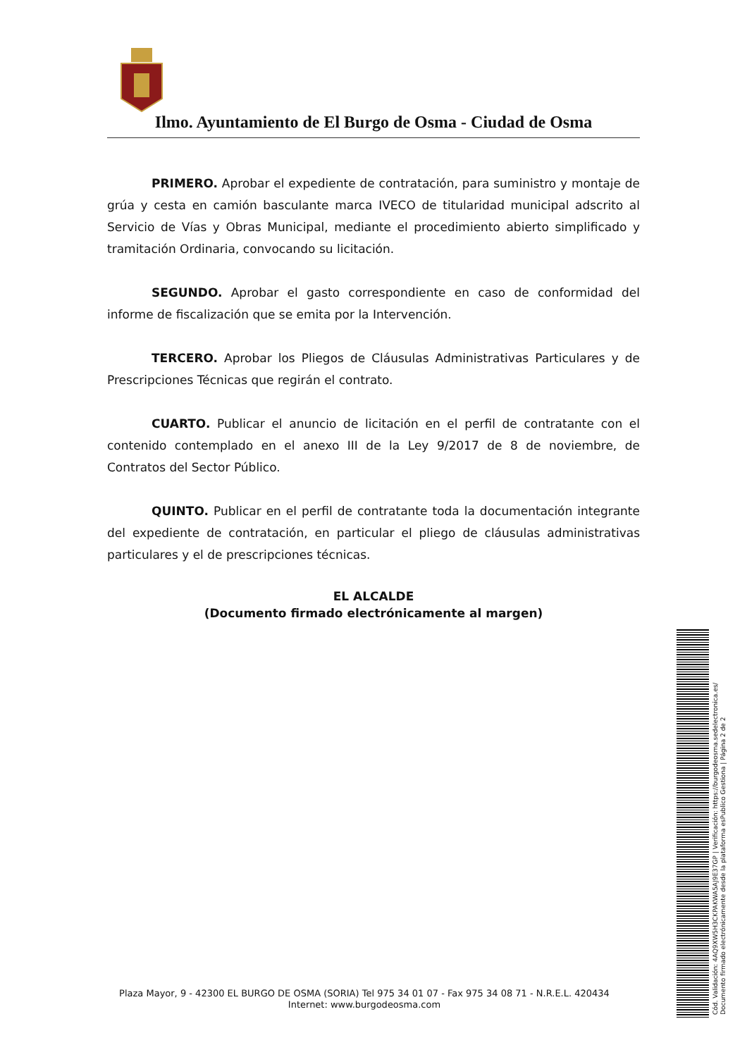Ilmo. Ayuntamiento de El Burgo de Osma - Ciudad de Osma
PRIMERO. Aprobar el expediente de contratación, para suministro y montaje de grúa y cesta en camión basculante marca IVECO de titularidad municipal adscrito al Servicio de Vías y Obras Municipal, mediante el procedimiento abierto simplificado y tramitación Ordinaria, convocando su licitación.
SEGUNDO. Aprobar el gasto correspondiente en caso de conformidad del informe de fiscalización que se emita por la Intervención.
TERCERO. Aprobar los Pliegos de Cláusulas Administrativas Particulares y de Prescripciones Técnicas que regirán el contrato.
CUARTO. Publicar el anuncio de licitación en el perfil de contratante con el contenido contemplado en el anexo III de la Ley 9/2017 de 8 de noviembre, de Contratos del Sector Público.
QUINTO. Publicar en el perfil de contratante toda la documentación integrante del expediente de contratación, en particular el pliego de cláusulas administrativas particulares y el de prescripciones técnicas.
EL ALCALDE
(Documento firmado electrónicamente al margen)
Plaza Mayor, 9 - 42300 EL BURGO DE OSMA (SORIA) Tel 975 34 01 07 - Fax 975 34 08 71 - N.R.E.L. 420434
Internet: www.burgodeosma.com
Cód. Validación: 4AQ9XW5H3CKPAKWA5AJ9E37GP | Verificación: https://burgodeosma.sedelectronica.es/
Documento firmado electrónicamente desde la plataforma esPublico Gestiona | Página 2 de 2